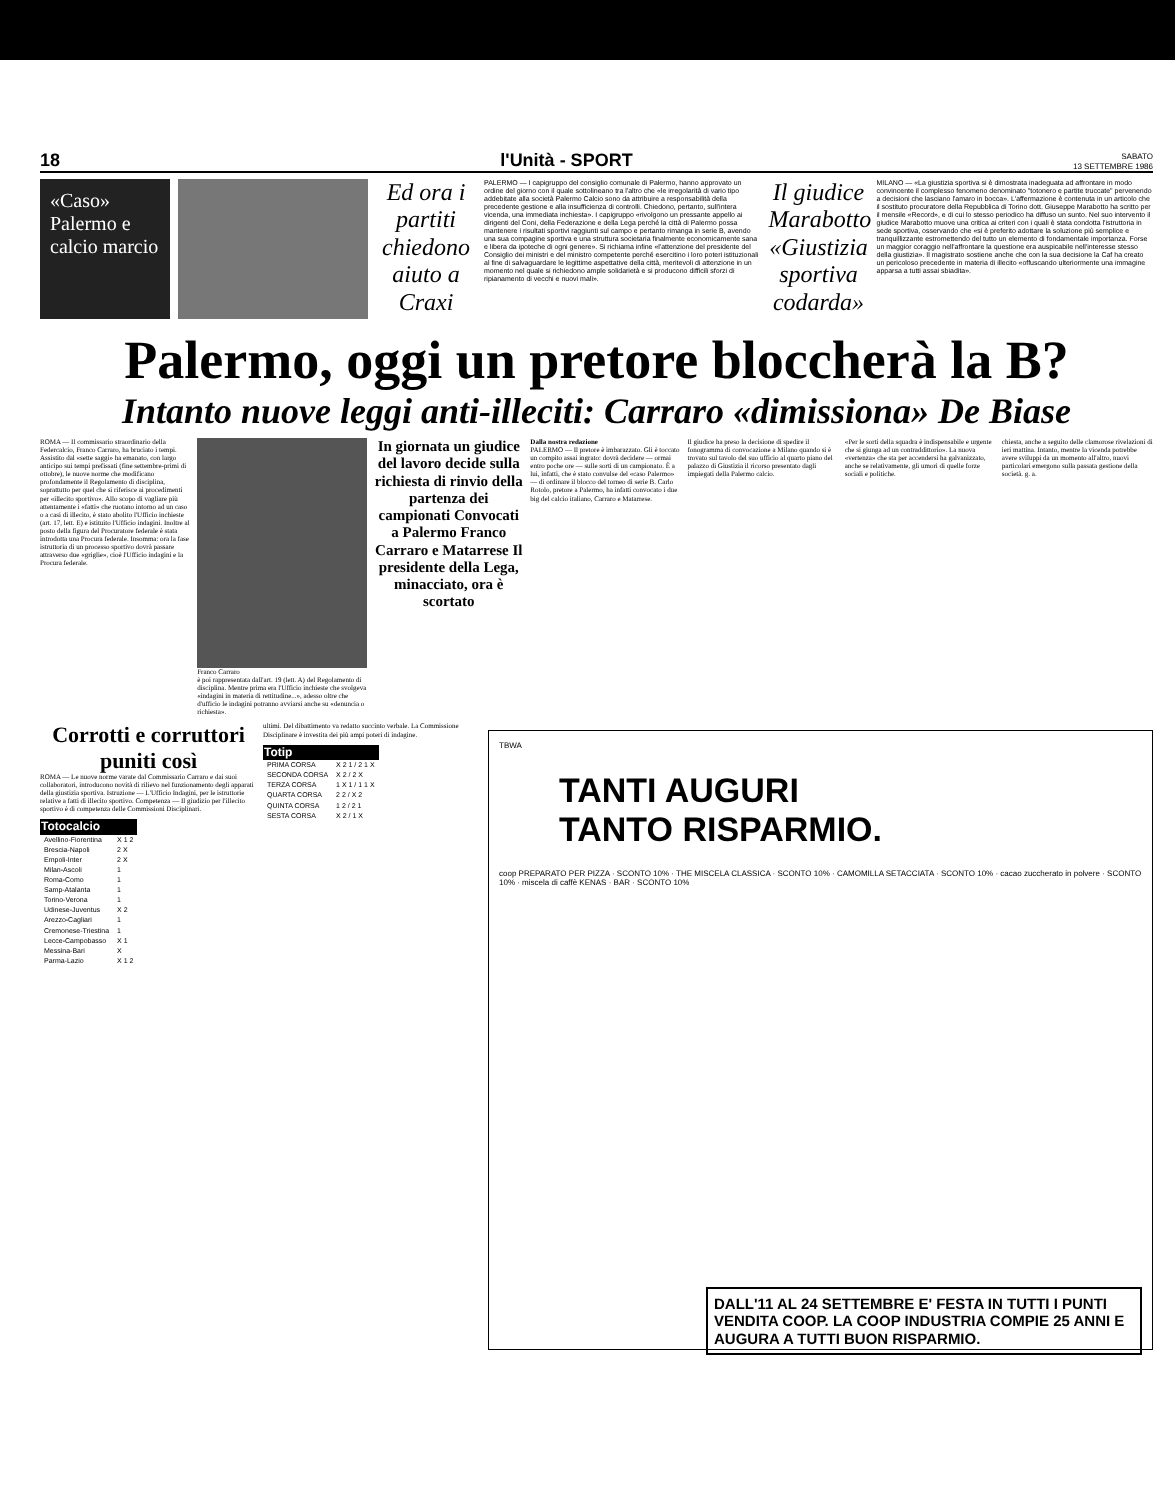18 l'Unità - SPORT SABATO
13 SETTEMBRE 1986
«Caso» Palermo e calcio marcio
Ed ora i partiti chiedono aiuto a Craxi
PALERMO — I capigruppo del consiglio comunale di Palermo, hanno approvato un ordine del giorno con il quale sottolineano tra l'altro che «le irregolarità di vario tipo addebitate alla società Palermo Calcio sono da attribuire a responsabilità della precedente gestione e alla insufficienza di controlli. Chiedono, pertanto, sull'intera vicenda, una immediata inchiesta». I capigruppo «rivolgono un pressante appello ai dirigenti del Coni, della Federazione e della Lega perché la città di Palermo possa mantenere i risultati sportivi raggiunti sul campo e pertanto rimanga in serie B, avendo una sua compagine sportiva e una struttura societaria finalmente economicamente sana e libera da ipoteche di ogni genere». Si richiama infine «l'attenzione del presidente del Consiglio dei ministri e del ministro competente perché esercitino i loro poteri istituzionali al fine di salvaguardare le legittime aspettative della città, meritevoli di attenzione in un momento nel quale si richiedono ample solidarietà e si producono difficili sforzi di ripianamento di vecchi e nuovi mali».
Il giudice Marabotto «Giustizia sportiva codarda»
MILANO — «La giustizia sportiva si è dimostrata inadeguata ad affrontare in modo convincente il complesso fenomeno denominato "totonero e partite truccate" pervenendo a decisioni che lasciano l'amaro in bocca». L'affermazione è contenuta in un articolo che il sostituto procuratore della Repubblica di Torino dott. Giuseppe Marabotto ha scritto per il mensile «Record», e di cui lo stesso periodico ha diffuso un sunto. Nel suo intervento il giudice Marabotto muove una critica ai criteri con i quali è stata condotta l'istruttoria in sede sportiva, osservando che «si è preferito adottare la soluzione più semplice e tranquillizzante estromettendo del tutto un elemento di fondamentale importanza. Forse un maggior coraggio nell'affrontare la questione era auspicabile nell'interesse stesso della giustizia». Il magistrato sostiene anche che con la sua decisione la Caf ha creato un pericoloso precedente in materia di illecito «offuscando ulteriormente una immagine apparsa a tutti assai sbiadita».
Palermo, oggi un pretore bloccherà la B?
Intanto nuove leggi anti-illeciti: Carraro «dimissiona» De Biase
ROMA — Il commissario straordinario della Federcalcio, Franco Carraro, ha bruciato i tempi. Assistito dal «sette saggi» ha emanato, con largo anticipo sui tempi prefissati (fine settembre-primi di ottobre), le nuove norme che modificano profondamente il Regolamento di disciplina, soprattutto per quel che si riferisce ai procedimenti per «illecito sportivo». Allo scopo di vagliare più attentamente i «fatti» che ruotano intorno ad un caso o a casi di illecito, è stato abolito l'Ufficio inchieste (art. 17, lett. E) e istituito l'Ufficio indagini. Inoltre al posto della figura del Procuratore federale è stata introdotta una Procura federale. Insomma: ora la fase istruttoria di un processo sportivo dovrà passare attraverso due «griglie», cioè l'Ufficio indagini e la Procura federale.
Franco Carraro
è poi rappresentata dall'art. 19 (lett. A) del Regolamento di disciplina. Mentre prima era l'Ufficio inchieste che svolgeva «indagini in materia di rettitudine...», adesso oltre che d'ufficio le indagini potranno avviarsi anche su «denuncia o richiesta».
In giornata un giudice del lavoro decide sulla richiesta di rinvio della partenza dei campionati Convocati a Palermo Franco Carraro e Matarrese Il presidente della Lega, minacciato, ora è scortato
Dalla nostra redazione
PALERMO — Il pretore è imbarazzato. Gli è toccato un compito assai ingrato: dovrà decidere — ormai entro poche ore — sulle sorti di un campionato. È a lui, infatti, che è stato convulse del «caso Palermo» — di ordinare il blocco del torneo di serie B. Carlo Rotolo, pretore a Palermo, ha infatti convocato i due big del calcio italiano, Carraro e Matarrese.
Il giudice ha preso la decisione di spedire il fonogramma di convocazione a Milano quando si è trovato sul tavolo del suo ufficio al quarto piano del palazzo di Giustizia il ricorso presentato dagli impiegati della Palermo calcio.
«Per le sorti della squadra è indispensabile e urgente che si giunga ad un contraddittorio». La nuova «vertenza» che sta per accendersi ha galvanizzato, anche se relativamente, gli umori di quelle forze sociali e politiche.
chiesta, anche a seguito delle clamorose rivelazioni di ieri mattina. Intanto, mentre la vicenda potrebbe avere sviluppi da un momento all'altro, nuovi particolari emergono sulla passata gestione della società. g. a.
Corrotti e corruttori puniti così
ROMA — Le nuove norme varate dal Commissario Carraro e dai suoi collaboratori, introducono novità di rilievo nel funzionamento degli apparati della giustizia sportiva. Istruzione — L'Ufficio Indagini, per le istruttorie relative a fatti di illecito sportivo. Competenza — Il giudizio per l'illecito sportivo è di competenza delle Commissioni Disciplinari.
| Totocalcio | |
| --- | --- |
| Avellino-Fiorentina | X 1 2 |
| Brescia-Napoli | 2 X |
| Empoli-Inter | 2 X |
| Milan-Ascoli | 1 |
| Roma-Como | 1 |
| Samp-Atalanta | 1 |
| Torino-Verona | 1 |
| Udinese-Juventus | X 2 |
| Arezzo-Cagliari | 1 |
| Cremonese-Triestina | 1 |
| Lecce-Campobasso | X 1 |
| Messina-Bari | X |
| Parma-Lazio | X 1 2 |
ultimi. Del dibattimento va redatto succinto verbale. La Commissione Disciplinare è investita dei più ampi poteri di indagine.
| Totip | |
| --- | --- |
| PRIMA CORSA | X 2 1 / 2 1 X |
| SECONDA CORSA | X 2 / 2 X |
| TERZA CORSA | 1 X 1 / 1 1 X |
| QUARTA CORSA | 2 2 / X 2 |
| QUINTA CORSA | 1 2 / 2 1 |
| SESTA CORSA | X 2 / 1 X |
TBWA
TANTI AUGURI
TANTO RISPARMIO.
coop PREPARATO PER PIZZA · SCONTO 10% · THE MISCELA CLASSICA · SCONTO 10% · CAMOMILLA SETACCIATA · SCONTO 10% · cacao zuccherato in polvere · SCONTO 10% · miscela di caffè KENAS · BAR · SCONTO 10%
DALL'11 AL 24 SETTEMBRE E' FESTA IN TUTTI I PUNTI VENDITA COOP. LA COOP INDUSTRIA COMPIE 25 ANNI E AUGURA A TUTTI BUON RISPARMIO.